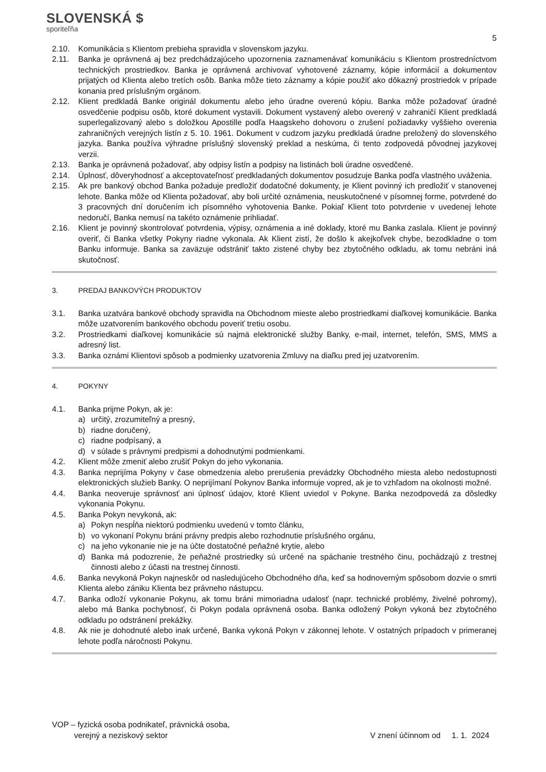SLOVENSKÁ $
sporiteľňa
5
2.10. Komunikácia s Klientom prebieha spravidla v slovenskom jazyku.
2.11. Banka je oprávnená aj bez predchádzajúceho upozornenia zaznamenávať komunikáciu s Klientom prostredníctvom technických prostriedkov. Banka je oprávnená archivovať vyhotovené záznamy, kópie informácií a dokumentov prijatých od Klienta alebo tretích osôb. Banka môže tieto záznamy a kópie použiť ako dôkazný prostriedok v prípade konania pred príslušným orgánom.
2.12. Klient predkladá Banke originál dokumentu alebo jeho úradne overenú kópiu. Banka môže požadovať úradné osvedčenie podpisu osôb, ktoré dokument vystavili. Dokument vystavený alebo overený v zahraničí Klient predkladá superlegalizovaný alebo s doložkou Apostille podľa Haagskeho dohovoru o zrušení požiadavky vyššieho overenia zahraničných verejných listín z 5. 10. 1961. Dokument v cudzom jazyku predkladá úradne preložený do slovenského jazyka. Banka používa výhradne príslušný slovenský preklad a neskúma, či tento zodpovedá pôvodnej jazykovej verzii.
2.13. Banka je oprávnená požadovať, aby odpisy listín a podpisy na listinách boli úradne osvedčené.
2.14. Úplnosť, dôveryhodnosť a akceptovateľnosť predkladaných dokumentov posudzuje Banka podľa vlastného uváženia.
2.15. Ak pre bankový obchod Banka požaduje predložiť dodatočné dokumenty, je Klient povinný ich predložiť v stanovenej lehote. Banka môže od Klienta požadovať, aby boli určité oznámenia, neuskutočnené v písomnej forme, potvrdené do 3 pracovných dní doručením ich písomného vyhotovenia Banke. Pokiaľ Klient toto potvrdenie v uvedenej lehote nedoručí, Banka nemusí na takéto oznámenie prihliadať.
2.16. Klient je povinný skontrolovať potvrdenia, výpisy, oznámenia a iné doklady, ktoré mu Banka zaslala. Klient je povinný overiť, či Banka všetky Pokyny riadne vykonala. Ak Klient zistí, že došlo k akejkoľvek chybe, bezodkladne o tom Banku informuje. Banka sa zaväzuje odstrániť takto zistené chyby bez zbytočného odkladu, ak tomu nebráni iná skutočnosť.
3. PREDAJ BANKOVÝCH PRODUKTOV
3.1. Banka uzatvára bankové obchody spravidla na Obchodnom mieste alebo prostriedkami diaľkovej komunikácie. Banka môže uzatvorením bankového obchodu poveriť tretiu osobu.
3.2. Prostriedkami diaľkovej komunikácie sú najmä elektronické služby Banky, e-mail, internet, telefón, SMS, MMS a adresný list.
3.3. Banka oznámi Klientovi spôsob a podmienky uzatvorenia Zmluvy na diaľku pred jej uzatvorením.
4. POKYNY
4.1. Banka prijme Pokyn, ak je:
a) určitý, zrozumiteľný a presný,
b) riadne doručený,
c) riadne podpísaný, a
d) v súlade s právnymi predpismi a dohodnutými podmienkami.
4.2. Klient môže zmeniť alebo zrušiť Pokyn do jeho vykonania.
4.3. Banka neprijíma Pokyny v čase obmedzenia alebo prerušenia prevádzky Obchodného miesta alebo nedostupnosti elektronických služieb Banky. O neprijímaní Pokynov Banka informuje vopred, ak je to vzhľadom na okolnosti možné.
4.4. Banka neoveruje správnosť ani úplnosť údajov, ktoré Klient uviedol v Pokyne. Banka nezodpovedá za dôsledky vykonania Pokynu.
4.5. Banka Pokyn nevykoná, ak:
a) Pokyn nespĺňa niektorú podmienku uvedenú v tomto článku,
b) vo vykonaní Pokynu bráni právny predpis alebo rozhodnutie príslušného orgánu,
c) na jeho vykonanie nie je na účte dostatočné peňažné krytie, alebo
d) Banka má podozrenie, že peňažné prostriedky sú určené na spáchanie trestného činu, pochádzajú z trestnej činnosti alebo z účasti na trestnej činnosti.
4.6. Banka nevykoná Pokyn najneskôr od nasledujúceho Obchodného dňa, keď sa hodnoverným spôsobom dozvie o smrti Klienta alebo zániku Klienta bez právneho nástupcu.
4.7. Banka odloží vykonanie Pokynu, ak tomu bráni mimoriadna udalosť (napr. technické problémy, živelné pohromy), alebo má Banka pochybnosť, či Pokyn podala oprávnená osoba. Banka odložený Pokyn vykoná bez zbytočného odkladu po odstránení prekážky.
4.8. Ak nie je dohodnuté alebo inak určené, Banka vykoná Pokyn v zákonnej lehote. V ostatných prípadoch v primeranej lehote podľa náročnosti Pokynu.
VOP – fyzická osoba podnikateľ, právnická osoba,
verejný a neziskový sektor
V znení účinnom od 1. 1. 2024